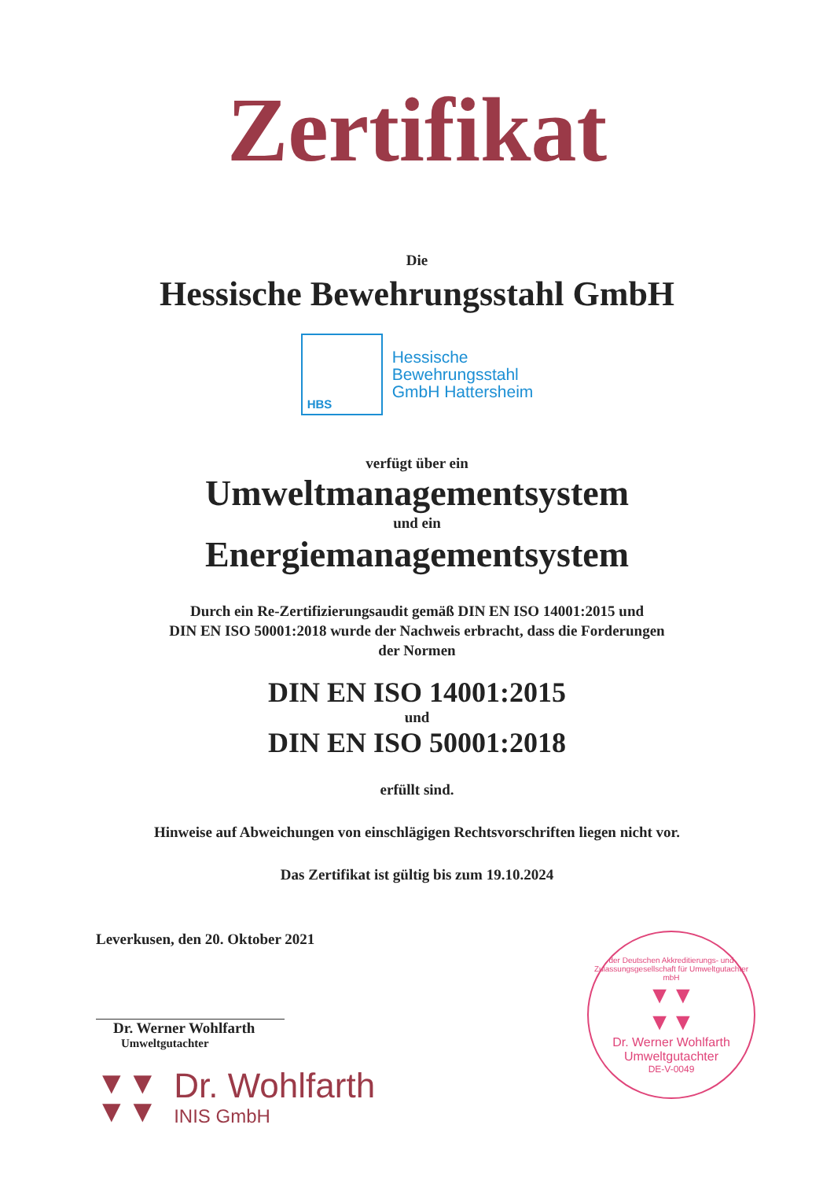Zertifikat
Die
Hessische Bewehrungsstahl GmbH
HBS
Hessische
Bewehrungsstahl
GmbH Hattersheim
verfügt über ein
Umweltmanagementsystem
und ein
Energiemanagementsystem
Durch ein Re-Zertifizierungsaudit gemäß DIN EN ISO 14001:2015 und
DIN EN ISO 50001:2018 wurde der Nachweis erbracht, dass die Forderungen
der Normen
DIN EN ISO 14001:2015
und
DIN EN ISO 50001:2018
erfüllt sind.
Hinweise auf Abweichungen von einschlägigen Rechtsvorschriften liegen nicht vor.
Das Zertifikat ist gültig bis zum 19.10.2024
Leverkusen, den 20. Oktober 2021
Dr. Werner Wohlfarth
Umweltgutachter
▼▼
▼▼
Dr. Wohlfarth
INIS GmbH
der Deutschen Akkreditierungs- und Zulassungsgesellschaft für Umweltgutachter mbH
▼▼
▼▼
Dr. Werner Wohlfarth
Umweltgutachter
DE-V-0049